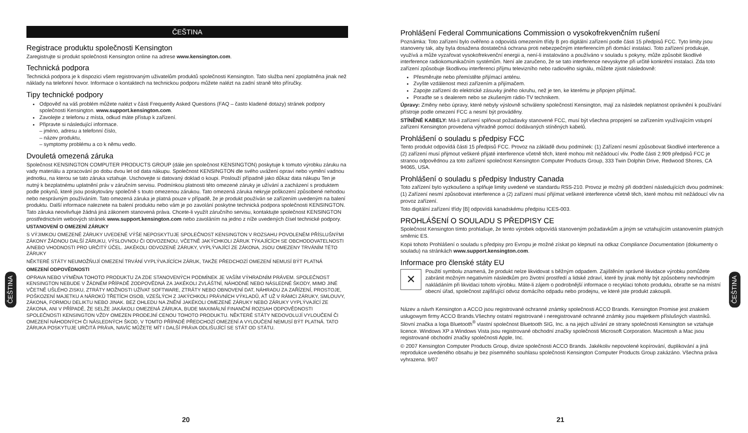ČEŠTINA
Registrace produktu společnosti Kensington
Zaregistrujte si produkt společnosti Kensington online na adrese www.kensington.com.
Technická podpora
Technická podpora je k dispozici všem registrovaným uživatelům produktů společnosti Kensington. Tato služba není zpoplatněna jinak než náklady na telefonní hovor. Informace o kontaktech na technickou podporu můžete nalézt na zadní straně této příručky.
Tipy technické podpory
Odpověď na váš problém můžete nalézt v části Frequently Asked Questions (FAQ – často kladené dotazy) stránek podpory společnosti Kensington. www.support.kensington.com.
Zavolejte z telefonu z místa, odkud máte přístup k zařízení.
Připravte si následující informace.
– jméno, adresu a telefonní číslo,
– název produktu,
– symptomy problému a co k němu vedlo.
Dvouletá omezená záruka
Společnost KENSINGTON COMPUTER PRODUCTS GROUP (dále jen společnost KENSINGTON) poskytuje k tomuto výrobku záruku na vady materiálu a zpracování po dobu dvou let od data nákupu. Společnost KENSINGTON dle svého uvážení opraví nebo vymění vadnou jednotku, na kterou se tato záruka vztahuje. Uschovejte si datovaný doklad o koupi. Poslouží případně jako důkaz data nákupu Ten je nutný k bezplatnému uplatnění práv v záručním servisu. Podmínkou platnosti této omezené záruky je užívání a zacházení s produktem podle pokynů, které jsou poskytovány společně s touto omezenou zárukou. Tato omezená záruka nekryje poškození způsobené nehodou nebo nesprávným používáním. Tato omezená záruka je platná pouze v případě, že je produkt používán se zařízením uvedeným na balení produktu. Další informace naleznete na balení produktu nebo vám je po zavolání poskytne technická podpora společnosti KENSINGTON. Tato záruka neovlivňuje žádná jiná zákonem stanovená práva. Chcete-li využít záručního servisu, kontaktujte společnost KENSINGTON prostřednictvím webových stránek www.support.kensington.com nebo zavoláním na jedno z níže uvedených čísel technické podpory.
USTANOVENÍ O OMEZENÍ ZÁRUKY
S VÝJIMKOU OMEZENÉ ZÁRUKY UVEDENÉ VÝŠE NEPOSKYTUJE SPOLEČNOST KENSINGTON V ROZSAHU POVOLENÉM PŘÍSLUŠNÝMI ZÁKONY ŽÁDNOU DALŠÍ ZÁRUKU, VÝSLOVNOU ČI ODVOZENOU, VČETNĚ JAKÝCHKOLI ZÁRUK TÝKAJÍCÍCH SE OBCHODOVATELNOSTI A/NEBO VHODNOSTI PRO URČITÝ ÚČEL. JAKÉKOLI ODVOZENÉ ZÁRUKY, VYPLÝVAJÍCÍ ZE ZÁKONA, JSOU OMEZENY TRVÁNÍM TÉTO ZÁRUKY
NĚKTERÉ STÁTY NEUMOŽŇUJÍ OMEZENÍ TRVÁNÍ VYPLÝVAJÍCÍCH ZÁRUK, TAKŽE PŘEDCHOZÍ OMEZENÍ NEMUSÍ BÝT PLATNÁ
OMEZENÍ ODPOVĚDNOSTI
OPRAVA NEBO VÝMĚNA TOHOTO PRODUKTU ZA ZDE STANOVENÝCH PODMÍNEK JE VAŠÍM VÝHRADNÍM PRÁVEM. SPOLEČNOST KENSINGTON NEBUDE V ŽÁDNÉM PŘÍPADĚ ZODPOVĚDNÁ ZA JAKÉKOLI ZVLÁŠTNÍ, NÁHODNÉ NEBO NÁSLEDNÉ ŠKODY, MIMO JINÉ VČETNĚ UŠLÉHO ZISKU, ZTRÁTY MOŽNOSTI UŽÍVAT SOFTWARE, ZTRÁTY NEBO OBNOVENÍ DAT, NÁHRADU ZA ZAŘÍZENÍ, PROSTOJE, POŠKOZENÍ MAJETKU A NÁROKŮ TŘETÍCH OSOB, VZEŠLÝCH Z JAKÝCHKOLI PRÁVNÍCH VÝKLADŮ, AŤ UŽ V RÁMCI ZÁRUKY, SMLOUVY, ZÁKONA, FORMOU DELIKTU NEBO JINAK. BEZ OHLEDU NA ZNĚNÍ JAKÉKOLI OMEZENÉ ZÁRUKY NEBO ZÁRUKY VYPLÝVAJÍCÍ ZE ZÁKONA, ANI V PŘÍPADĚ, ŽE SELŽE JAKÁKOLI OMEZENÁ ZÁRUKA, BUDE MAXIMÁLNÍ FINANČNÍ ROZSAH ODPOVĚDNOSTI SPOLEČNOSTI KENSINGTON VŽDY OMEZEN PRODEJNÍ CENOU TOHOTO PRODUKTU. NĚKTERÉ STÁTY NEDOVOLUJÍ VYLOUČENÍ ČI OMEZENÍ NÁHODNÝCH ČI NÁSLEDNÝCH ŠKOD, V TOMTO PŘÍPADĚ PŘEDCHOZÍ OMEZENÍ A VYLOUČENÍ NEMUSÍ BÝT PLATNÁ. TATO ZÁRUKA POSKYTUJE URČITÁ PRÁVA, NAVÍC MŮŽETE MÍT I DALŠÍ PRÁVA ODLIŠUJÍCÍ SE STÁT OD STÁTU.
ČEŠTINA
20
Prohlášení Federal Communications Commission o vysokofrekvenčním rušení
Poznámka: Toto zařízení bylo ověřeno a odpovídá omezením třídy B pro digitální zařízení podle části 15 předpisů FCC. Tyto limity jsou stanoveny tak, aby byla dosažena dostatečná ochrana proti nebezpečným interferencím při domácí instalaci. Toto zařízení produkuje, využívá a může vyzařovat vysokofrekvenční energii a, není-li instalováno a používáno v souladu s pokyny, může způsobit škodlivé interference radiokomunikačním systémům. Není ale zaručeno, že se tato interference nevyskytne při určité konkrétní instalaci. Zda toto zařízení způsobuje škodlivou interferenci příjmu televizního nebo radiového signálu, můžete zjistit následovně:
Přesměrujte nebo přemístěte přijímací anténu.
Zvyšte vzdálenost mezi zařízením a přijímačem.
Zapojte zařízení do elektrické zásuvky jiného okruhu, než je ten, ke kterému je připojen přijímač.
Poraďte se s dealerem nebo se zkušeným rádio-TV technikem.
Úpravy: Změny nebo úpravy, které nebyly výslovně schváleny společností Kensington, mají za následek neplatnost oprávnění k používání přístroje podle omezení FCC a nesmí být prováděny.
STÍNĚNÉ KABELY: Má-li zařízení splňovat požadavky stanovené FCC, musí být všechna propojení se zařízením využívajícím vstupní zařízení Kensington provedena výhradně pomocí dodávaných stíněných kabelů.
Prohlášení o souladu s předpisy FCC
Tento produkt odpovídá části 15 předpisů FCC. Provoz na základě dvou podmínek: (1) Zařízení nesmí způsobovat škodlivé interference a (2) zařízení musí přijmout veškeré přijaté interference včetně těch, které mohou mít nežádoucí vliv. Podle části 2.909 předpisů FCC je stranou odpovědnou za toto zařízení společnost Kensington Computer Products Group, 333 Twin Dolphin Drive, Redwood Shores, CA 94065, USA.
Prohlášení o souladu s předpisy Industry Canada
Toto zařízení bylo vyzkoušeno a splňuje limity uvedené ve standardu RSS-210. Provoz je možný při dodržení následujících dvou podmínek: (1) Zařízení nesmí způsobovat interference a (2) zařízení musí přijímat veškeré interference včetně těch, které mohou mít nežádoucí vliv na provoz zařízení.
Toto digitální zařízení třídy [B] odpovídá kanadskému předpisu ICES-003.
PROHLÁŠENÍ O SOULADU S PŘEDPISY CE
Společnost Kensington tímto prohlašuje, že tento výrobek odpovídá stanoveným požadavkům a jiným se vztahujícím ustanovením platných směrnic ES.
Kopii tohoto Prohlášení o souladu s předpisy pro Evropu je možné získat po klepnutí na odkaz Compliance Documentation (dokumenty o souladu) na stránkách www.support.kensington.com.
Informace pro členské státy EU
✕ Použití symbolu znamená, že produkt nelze likvidovat s běžným odpadem. Zajištěním správné likvidace výrobku pomůžete zabránit možným negativním následkům pro životní prostředí a lidské zdraví, které by jinak mohly být způsobeny nevhodným nakládáním při likvidaci tohoto výrobku. Máte-li zájem o podrobnější informace o recyklaci tohoto produktu, obraťte se na místní obecní úřad, společnost zajišťující odvoz domácího odpadu nebo prodejnu, ve které jste produkt zakoupili.
Název a návrh Kensington a ACCO jsou registrované ochranné známky společnosti ACCO Brands. Kensington Promise jest znakiem usługowym firmy ACCO Brands.Všechny ostatní registrované i neregistrované ochranné známky jsou majetkem příslušných vlastníků. Slovní značka a loga Bluetooth<sup>®</sup> vlastní společnost Bluetooth SIG, Inc. a na jejich užívání ze strany společnosti Kensington se vztahuje licence. Windows XP a Windows Vista jsou registrované obchodní značky společnosti Microsoft Corporation. Macintosh a Mac jsou registrované obchodní značky společnosti Apple, Inc.
© 2007 Kensington Computer Products Group, divize společnosti ACCO Brands. Jakékoliv nepovolené kopírování, duplikování a jiná reprodukce uvedeného obsahu je bez písemného souhlasu společnosti Kensington Computer Products Group zakázáno. Všechna práva vyhrazena. 9/07
ČEŠTINA
21